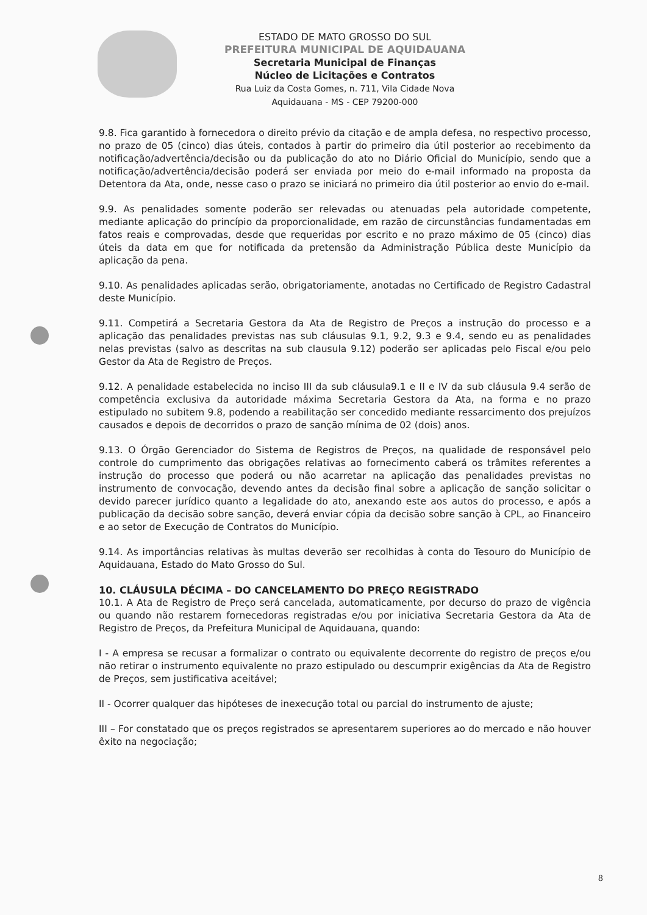ESTADO DE MATO GROSSO DO SUL
PREFEITURA MUNICIPAL DE AQUIDAUANA
Secretaria Municipal de Finanças
Núcleo de Licitações e Contratos
Rua Luiz da Costa Gomes, n. 711, Vila Cidade Nova
Aquidauana - MS - CEP 79200-000
9.8. Fica garantido à fornecedora o direito prévio da citação e de ampla defesa, no respectivo processo, no prazo de 05 (cinco) dias úteis, contados à partir do primeiro dia útil posterior ao recebimento da notificação/advertência/decisão ou da publicação do ato no Diário Oficial do Município, sendo que a notificação/advertência/decisão poderá ser enviada por meio do e-mail informado na proposta da Detentora da Ata, onde, nesse caso o prazo se iniciará no primeiro dia útil posterior ao envio do e-mail.
9.9. As penalidades somente poderão ser relevadas ou atenuadas pela autoridade competente, mediante aplicação do princípio da proporcionalidade, em razão de circunstâncias fundamentadas em fatos reais e comprovadas, desde que requeridas por escrito e no prazo máximo de 05 (cinco) dias úteis da data em que for notificada da pretensão da Administração Pública deste Município da aplicação da pena.
9.10. As penalidades aplicadas serão, obrigatoriamente, anotadas no Certificado de Registro Cadastral deste Município.
9.11. Competirá a Secretaria Gestora da Ata de Registro de Preços a instrução do processo e a aplicação das penalidades previstas nas sub cláusulas 9.1, 9.2, 9.3 e 9.4, sendo eu as penalidades nelas previstas (salvo as descritas na sub clausula 9.12) poderão ser aplicadas pelo Fiscal e/ou pelo Gestor da Ata de Registro de Preços.
9.12. A penalidade estabelecida no inciso III da sub cláusula9.1 e II e IV da sub cláusula 9.4 serão de competência exclusiva da autoridade máxima Secretaria Gestora da Ata, na forma e no prazo estipulado no subitem 9.8, podendo a reabilitação ser concedido mediante ressarcimento dos prejuízos causados e depois de decorridos o prazo de sanção mínima de 02 (dois) anos.
9.13. O Órgão Gerenciador do Sistema de Registros de Preços, na qualidade de responsável pelo controle do cumprimento das obrigações relativas ao fornecimento caberá os trâmites referentes a instrução do processo que poderá ou não acarretar na aplicação das penalidades previstas no instrumento de convocação, devendo antes da decisão final sobre a aplicação de sanção solicitar o devido parecer jurídico quanto a legalidade do ato, anexando este aos autos do processo, e após a publicação da decisão sobre sanção, deverá enviar cópia da decisão sobre sanção à CPL, ao Financeiro e ao setor de Execução de Contratos do Município.
9.14. As importâncias relativas às multas deverão ser recolhidas à conta do Tesouro do Município de Aquidauana, Estado do Mato Grosso do Sul.
10. CLÁUSULA DÉCIMA – DO CANCELAMENTO DO PREÇO REGISTRADO
10.1. A Ata de Registro de Preço será cancelada, automaticamente, por decurso do prazo de vigência ou quando não restarem fornecedoras registradas e/ou por iniciativa Secretaria Gestora da Ata de Registro de Preços, da Prefeitura Municipal de Aquidauana, quando:
I - A empresa se recusar a formalizar o contrato ou equivalente decorrente do registro de preços e/ou não retirar o instrumento equivalente no prazo estipulado ou descumprir exigências da Ata de Registro de Preços, sem justificativa aceitável;
II - Ocorrer qualquer das hipóteses de inexecução total ou parcial do instrumento de ajuste;
III – For constatado que os preços registrados se apresentarem superiores ao do mercado e não houver êxito na negociação;
8